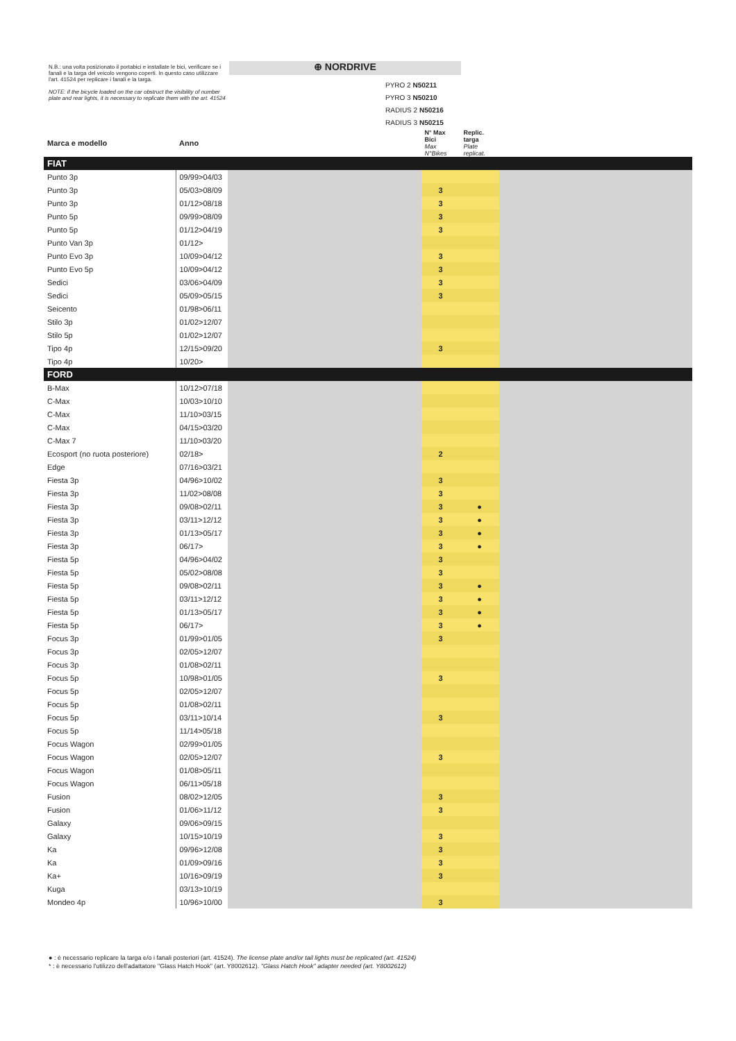N.B.: una volta posizionato il portabici e installate le bici, verificare se i fanali e la targa del veicolo vengono coperti. In questo caso utilizzare l'art. 41524 per replicare i fanali e la targa.
NOTE: if the bicycle loaded on the car obstruct the visibility of number plate and rear lights, it is necessary to replicate them with the art. 41524
⊕ NORDRIVE
PYRO 2 N50211
PYRO 3 N50210
RADIUS 2 N50216
RADIUS 3 N50215
| Marca e modello | Anno | | N° Max Bici Max N°Bikes | Replic. targa Plate replicat. | |
| --- | --- | --- | --- | --- | --- |
| FIAT | | | | | |
| Punto 3p | 09/99>04/03 | | | | |
| Punto 3p | 05/03>08/09 | | 3 | | |
| Punto 3p | 01/12>08/18 | | 3 | | |
| Punto 5p | 09/99>08/09 | | 3 | | |
| Punto 5p | 01/12>04/19 | | 3 | | |
| Punto Van 3p | 01/12> | | | | |
| Punto Evo 3p | 10/09>04/12 | | 3 | | |
| Punto Evo 5p | 10/09>04/12 | | 3 | | |
| Sedici | 03/06>04/09 | | 3 | | |
| Sedici | 05/09>05/15 | | 3 | | |
| Seicento | 01/98>06/11 | | | | |
| Stilo 3p | 01/02>12/07 | | | | |
| Stilo 5p | 01/02>12/07 | | | | |
| Tipo 4p | 12/15>09/20 | | 3 | | |
| Tipo 4p | 10/20> | | | | |
| FORD | | | | | |
| B-Max | 10/12>07/18 | | | | |
| C-Max | 10/03>10/10 | | | | |
| C-Max | 11/10>03/15 | | | | |
| C-Max | 04/15>03/20 | | | | |
| C-Max 7 | 11/10>03/20 | | | | |
| Ecosport (no ruota posteriore) | 02/18> | | 2 | | |
| Edge | 07/16>03/21 | | | | |
| Fiesta 3p | 04/96>10/02 | | 3 | | |
| Fiesta 3p | 11/02>08/08 | | 3 | | |
| Fiesta 3p | 09/08>02/11 | | 3 | ● | |
| Fiesta 3p | 03/11>12/12 | | 3 | ● | |
| Fiesta 3p | 01/13>05/17 | | 3 | ● | |
| Fiesta 3p | 06/17> | | 3 | ● | |
| Fiesta 5p | 04/96>04/02 | | 3 | | |
| Fiesta 5p | 05/02>08/08 | | 3 | | |
| Fiesta 5p | 09/08>02/11 | | 3 | ● | |
| Fiesta 5p | 03/11>12/12 | | 3 | ● | |
| Fiesta 5p | 01/13>05/17 | | 3 | ● | |
| Fiesta 5p | 06/17> | | 3 | ● | |
| Focus 3p | 01/99>01/05 | | 3 | | |
| Focus 3p | 02/05>12/07 | | | | |
| Focus 3p | 01/08>02/11 | | | | |
| Focus 5p | 10/98>01/05 | | 3 | | |
| Focus 5p | 02/05>12/07 | | | | |
| Focus 5p | 01/08>02/11 | | | | |
| Focus 5p | 03/11>10/14 | | 3 | | |
| Focus 5p | 11/14>05/18 | | | | |
| Focus Wagon | 02/99>01/05 | | | | |
| Focus Wagon | 02/05>12/07 | | 3 | | |
| Focus Wagon | 01/08>05/11 | | | | |
| Focus Wagon | 06/11>05/18 | | | | |
| Fusion | 08/02>12/05 | | 3 | | |
| Fusion | 01/06>11/12 | | 3 | | |
| Galaxy | 09/06>09/15 | | | | |
| Galaxy | 10/15>10/19 | | 3 | | |
| Ka | 09/96>12/08 | | 3 | | |
| Ka | 01/09>09/16 | | 3 | | |
| Ka+ | 10/16>09/19 | | 3 | | |
| Kuga | 03/13>10/19 | | | | |
| Mondeo 4p | 10/96>10/00 | | 3 | | |
● : è necessario replicare la targa e/o i fanali posteriori (art. 41524). The license plate and/or tail lights must be replicated (art. 41524)
* : è necessario l'utilizzo dell'adattatore "Glass Hatch Hook" (art. Y8002612). "Glass Hatch Hook" adapter needed (art. Y8002612)